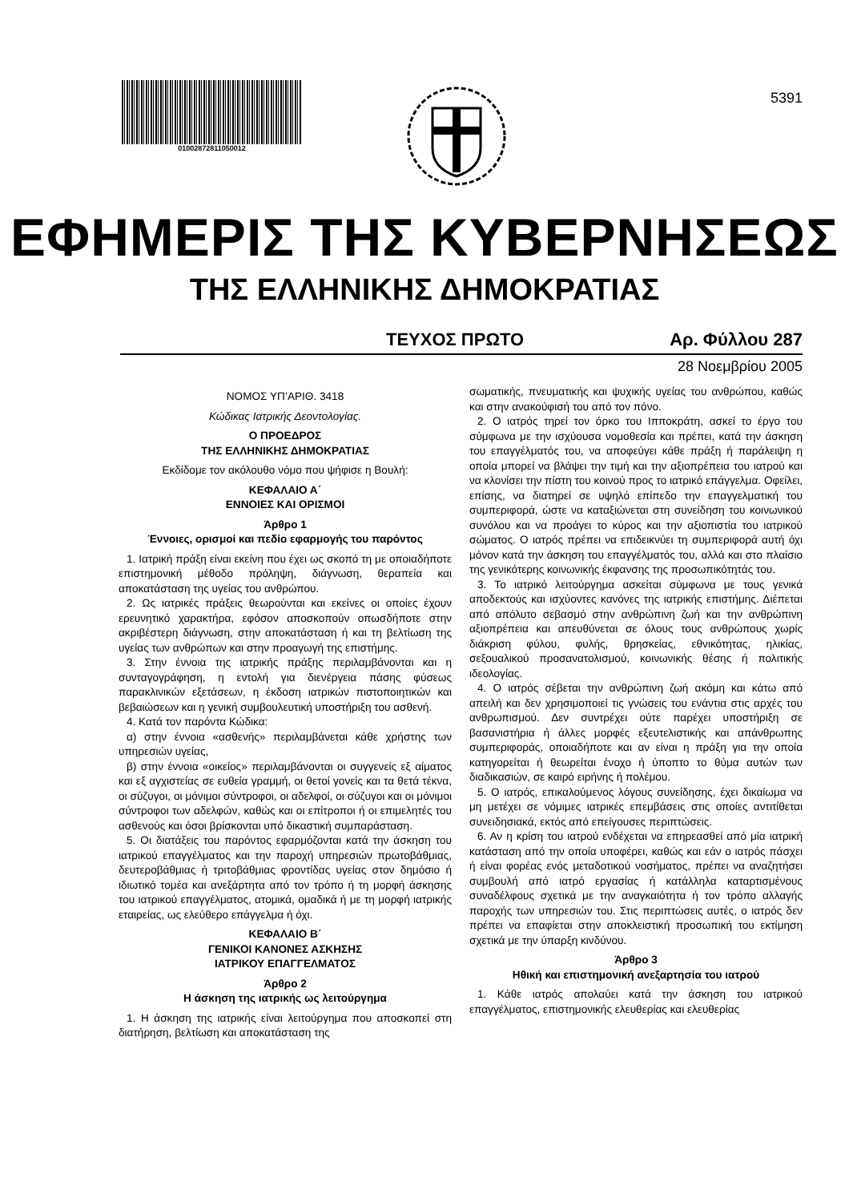01002872811050012
5391
ΕΦΗΜΕΡΙΣ ΤΗΣ ΚΥΒΕΡΝΗΣΕΩΣ
ΤΗΣ ΕΛΛΗΝΙΚΗΣ ΔΗΜΟΚΡΑΤΙΑΣ
ΤΕΥΧΟΣ ΠΡΩΤΟ Αρ. Φύλλου 287
28 Νοεμβρίου 2005
ΝΟΜΟΣ ΥΠ’ΑΡΙΘ. 3418
Κώδικας Ιατρικής Δεοντολογίας.
Ο ΠΡΟΕΔΡΟΣ
ΤΗΣ ΕΛΛΗΝΙΚΗΣ ΔΗΜΟΚΡΑΤΙΑΣ
Εκδίδομε τον ακόλουθο νόμο που ψήφισε η Βουλή:
ΚΕΦΑΛΑΙΟ Α΄
ΕΝΝΟΙΕΣ ΚΑΙ ΟΡΙΣΜΟΙ
Άρθρο 1
Έννοιες, ορισμοί και πεδίο εφαρμογής του παρόντος
1. Ιατρική πράξη είναι εκείνη που έχει ως σκοπό τη με οποιαδήποτε επιστημονική μέθοδο πρόληψη, διάγνωση, θεραπεία και αποκατάσταση της υγείας του ανθρώπου.
2. Ως ιατρικές πράξεις θεωρούνται και εκείνες οι οποίες έχουν ερευνητικό χαρακτήρα, εφόσον αποσκοπούν οπωσδήποτε στην ακριβέστερη διάγνωση, στην αποκατάσταση ή και τη βελτίωση της υγείας των ανθρώπων και στην προαγωγή της επιστήμης.
3. Στην έννοια της ιατρικής πράξης περιλαμβάνονται και η συνταγογράφηση, η εντολή για διενέργεια πάσης φύσεως παρακλινικών εξετάσεων, η έκδοση ιατρικών πιστοποιητικών και βεβαιώσεων και η γενική συμβουλευτική υποστήριξη του ασθενή.
4. Κατά τον παρόντα Κώδικα:
α) στην έννοια «ασθενής» περιλαμβάνεται κάθε χρήστης των υπηρεσιών υγείας,
β) στην έννοια «οικείος» περιλαμβάνονται οι συγγενείς εξ αίματος και εξ αγχιστείας σε ευθεία γραμμή, οι θετοί γονείς και τα θετά τέκνα, οι σύζυγοι, οι μόνιμοι σύντροφοι, οι αδελφοί, οι σύζυγοι και οι μόνιμοι σύντροφοι των αδελφών, καθώς και οι επίτροποι ή οι επιμελητές του ασθενούς και όσοι βρίσκονται υπό δικαστική συμπαράσταση.
5. Οι διατάξεις του παρόντος εφαρμόζονται κατά την άσκηση του ιατρικού επαγγέλματος και την παροχή υπηρεσιών πρωτοβάθμιας, δευτεροβάθμιας ή τριτοβάθμιας φροντίδας υγείας στον δημόσιο ή ιδιωτικό τομέα και ανεξάρτητα από τον τρόπο ή τη μορφή άσκησης του ιατρικού επαγγέλματος, ατομικά, ομαδικά ή με τη μορφή ιατρικής εταιρείας, ως ελεύθερο επάγγελμα ή όχι.
ΚΕΦΑΛΑΙΟ Β΄
ΓΕΝΙΚΟΙ ΚΑΝΟΝΕΣ ΑΣΚΗΣΗΣ
ΙΑΤΡΙΚΟΥ ΕΠΑΓΓΕΛΜΑΤΟΣ
Άρθρο 2
Η άσκηση της ιατρικής ως λειτούργημα
1. Η άσκηση της ιατρικής είναι λειτούργημα που αποσκοπεί στη διατήρηση, βελτίωση και αποκατάσταση της
σωματικής, πνευματικής και ψυχικής υγείας του ανθρώπου, καθώς και στην ανακούφισή του από τον πόνο.
2. Ο ιατρός τηρεί τον όρκο του Ιπποκράτη, ασκεί το έργο του σύμφωνα με την ισχύουσα νομοθεσία και πρέπει, κατά την άσκηση του επαγγέλματός του, να αποφεύγει κάθε πράξη ή παράλειψη η οποία μπορεί να βλάψει την τιμή και την αξιοπρέπεια του ιατρού και να κλονίσει την πίστη του κοινού προς το ιατρικό επάγγελμα. Οφείλει, επίσης, να διατηρεί σε υψηλό επίπεδο την επαγγελματική του συμπεριφορά, ώστε να καταξιώνεται στη συνείδηση του κοινωνικού συνόλου και να προάγει το κύρος και την αξιοπιστία του ιατρικού σώματος. Ο ιατρός πρέπει να επιδεικνύει τη συμπεριφορά αυτή όχι μόνον κατά την άσκηση του επαγγέλματός του, αλλά και στο πλαίσιο της γενικότερης κοινωνικής έκφανσης της προσωπικότητάς του.
3. Το ιατρικό λειτούργημα ασκείται σύμφωνα με τους γενικά αποδεκτούς και ισχύοντες κανόνες της ιατρικής επιστήμης. Διέπεται από απόλυτο σεβασμό στην ανθρώπινη ζωή και την ανθρώπινη αξιοπρέπεια και απευθύνεται σε όλους τους ανθρώπους χωρίς διάκριση φύλου, φυλής, θρησκείας, εθνικότητας, ηλικίας, σεξουαλικού προσανατολισμού, κοινωνικής θέσης ή πολιτικής ιδεολογίας.
4. Ο ιατρός σέβεται την ανθρώπινη ζωή ακόμη και κάτω από απειλή και δεν χρησιμοποιεί τις γνώσεις του ενάντια στις αρχές του ανθρωπισμού. Δεν συντρέχει ούτε παρέχει υποστήριξη σε βασανιστήρια ή άλλες μορφές εξευτελιστικής και απάνθρωπης συμπεριφοράς, οποιαδήποτε και αν είναι η πράξη για την οποία κατηγορείται ή θεωρείται ένοχο ή ύποπτο το θύμα αυτών των διαδικασιών, σε καιρό ειρήνης ή πολέμου.
5. Ο ιατρός, επικαλούμενος λόγους συνείδησης, έχει δικαίωμα να μη μετέχει σε νόμιμες ιατρικές επεμβάσεις στις οποίες αντιτίθεται συνειδησιακά, εκτός από επείγουσες περιπτώσεις.
6. Αν η κρίση του ιατρού ενδέχεται να επηρεασθεί από μία ιατρική κατάσταση από την οποία υποφέρει, καθώς και εάν ο ιατρός πάσχει ή είναι φορέας ενός μεταδοτικού νοσήματος, πρέπει να αναζητήσει συμβουλή από ιατρό εργασίας ή κατάλληλα καταρτισμένους συναδέλφους σχετικά με την αναγκαιότητα ή τον τρόπο αλλαγής παροχής των υπηρεσιών του. Στις περιπτώσεις αυτές, ο ιατρός δεν πρέπει να επαφίεται στην αποκλειστική προσωπική του εκτίμηση σχετικά με την ύπαρξη κινδύνου.
Άρθρο 3
Ηθική και επιστημονική ανεξαρτησία του ιατρού
1. Κάθε ιατρός απολαύει κατά την άσκηση του ιατρικού επαγγέλματος, επιστημονικής ελευθερίας και ελευθερίας